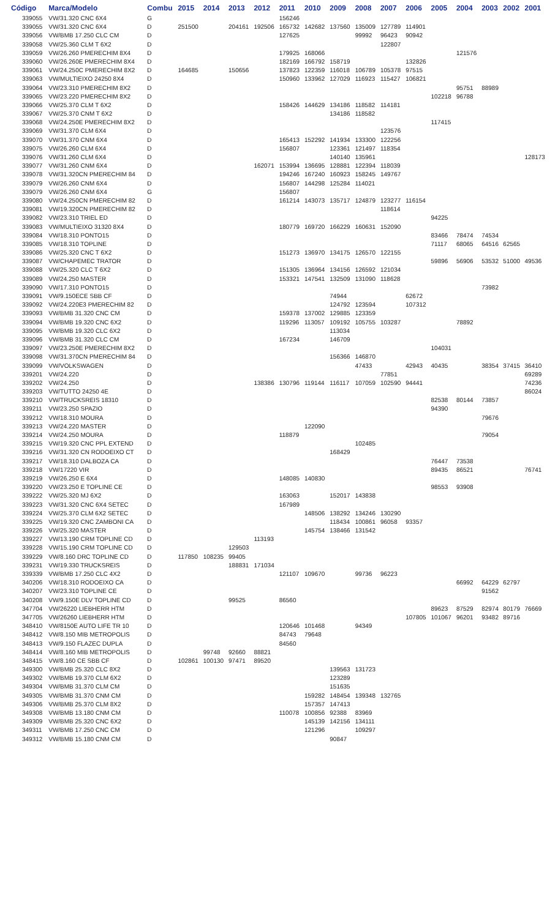| Código | Marca/Modelo | Combu | 2015 | 2014 | 2013 | 2012 | 2011 | 2010 | 2009 | 2008 | 2007 | 2006 | 2005 | 2004 | 2003 | 2002 | 2001 |
| --- | --- | --- | --- | --- | --- | --- | --- | --- | --- | --- | --- | --- | --- | --- | --- | --- | --- |
| 339055 | VW/31.320 CNC 6X4 | G | | | | | 156246 | | | | | | | | | | |
| 339055 | VW/31.320 CNC 6X4 | D | 251500 | | 204161 | 192506 | 165732 | 142682 | 137560 | 135009 | 127789 | 114901 | | | | | |
| 339056 | VW/BMB 17.250 CLC CM | D | | | | | 127625 | | | 99992 | 96423 | 90942 | | | | | |
| 339058 | VW/25.360 CLM T 6X2 | D | | | | | | | | | 122807 | | | | | | |
| 339059 | VW/26.260 PMERECHIM 8X4 | D | | | | | 179925 | 168066 | | | | | | 121576 | | | |
| 339060 | VW/26.260E PMERECHIM 8X4 | D | | | | | 182169 | 166792 | 158719 | | | 132826 | | | | | |
| 339061 | VW/24.250C PMERECHIM 8X2 | D | 164685 | | 150656 | | 137823 | 122359 | 116018 | 106789 | 105378 | 97515 | | | | | |
| 339063 | VW/MULTIEIXO 24250 8X4 | D | | | | | 150960 | 133962 | 127029 | 116923 | 115427 | 106821 | | | | | |
| 339064 | VW/23.310 PMERECHIM 8X2 | D | | | | | | | | | | | | 95751 | 88989 | | |
| 339065 | VW/23.220 PMERECHIM 8X2 | D | | | | | | | | | | | 102218 | 96788 | | | |
| 339066 | VW/25.370 CLM T 6X2 | D | | | | | 158426 | 144629 | 134186 | 118582 | 114181 | | | | | | |
| 339067 | VW/25.370 CNM T 6X2 | D | | | | | | | 134186 | 118582 | | | | | | | |
| 339068 | VW/24.250E PMERECHIM 8X2 | D | | | | | | | | | | | 117415 | | | | |
| 339069 | VW/31.370 CLM 6X4 | D | | | | | | | | | 123576 | | | | | | |
| 339070 | VW/31.370 CNM 6X4 | D | | | | | 165413 | 152292 | 141934 | 133300 | 122256 | | | | | | |
| 339075 | VW/26.260 CLM 6X4 | D | | | | | 156807 | | 123361 | 121497 | 118354 | | | | | | |
| 339076 | VW/31.260 CLM 6X4 | D | | | | | | | 140140 | 135961 | | | | | | | 128173 |
| 339077 | VW/31.260 CNM 6X4 | D | | | | 162071 | 153994 | 136695 | 128881 | 122394 | 118039 | | | | | | |
| 339078 | VW/31.320CN PMERECHIM 84 | D | | | | | 194246 | 167240 | 160923 | 158245 | 149767 | | | | | | |
| 339079 | VW/26.260 CNM 6X4 | D | | | | | 156807 | 144298 | 125284 | 114021 | | | | | | | |
| 339079 | VW/26.260 CNM 6X4 | G | | | | | 156807 | | | | | | | | | | |
| 339080 | VW/24.250CN PMERECHIM 82 | D | | | | | 161214 | 143073 | 135717 | 124879 | 123277 | 116154 | | | | | |
| 339081 | VW/19.320CN PMERECHIM 82 | D | | | | | | | | | 118614 | | | | | | |
| 339082 | VW/23.310 TRIEL ED | D | | | | | | | | | | | 94225 | | | | |
| 339083 | VW/MULTIEIXO 31320 8X4 | D | | | | | 180779 | 169720 | 166229 | 160631 | 152090 | | | | | | |
| 339084 | VW/18.310 PONTO15 | D | | | | | | | | | | | 83466 | 78474 | 74534 | | |
| 339085 | VW/18.310 TOPLINE | D | | | | | | | | | | | 71117 | 68065 | 64516 | 62565 | |
| 339086 | VW/25.320 CNC T 6X2 | D | | | | | 151273 | 136970 | 134175 | 126570 | 122155 | | | | | | |
| 339087 | VW/CHAPEMEC TRATOR | D | | | | | | | | | | | 59896 | 56906 | 53532 | 51000 | 49536 |
| 339088 | VW/25.320 CLC T 6X2 | D | | | | | 151305 | 136964 | 134156 | 126592 | 121034 | | | | | | |
| 339089 | VW/24.250 MASTER | D | | | | | 153321 | 147541 | 132509 | 131090 | 118628 | | | | | | |
| 339090 | VW/17.310 PONTO15 | D | | | | | | | | | | | | | 73982 | | |
| 339091 | VW/9.150ECE SBB CF | D | | | | | | | 74944 | | | 62672 | | | | | |
| 339092 | VW/24.220E3 PMERECHIM 82 | D | | | | | | | 124792 | 123594 | | 107312 | | | | | |
| 339093 | VW/BMB 31.320 CNC CM | D | | | | | 159378 | 137002 | 129885 | 123359 | | | | | | | |
| 339094 | VW/BMB 19.320 CNC 6X2 | D | | | | | 119296 | 113057 | 109192 | 105755 | 103287 | | | 78892 | | | |
| 339095 | VW/BMB 19.320 CLC 6X2 | D | | | | | | | 113034 | | | | | | | | |
| 339096 | VW/BMB 31.320 CLC CM | D | | | | | 167234 | | 146709 | | | | | | | | |
| 339097 | VW/23.250E PMERECHIM 8X2 | D | | | | | | | | | | | 104031 | | | | |
| 339098 | VW/31.370CN PMERECHIM 84 | D | | | | | | | 156366 | 146870 | | | | | | | |
| 339099 | VW/VOLKSWAGEN | D | | | | | | | | 47433 | | 42943 | 40435 | | 38354 | 37415 | 36410 |
| 339201 | VW/24.220 | D | | | | | | | | | 77851 | | | | | | 69289 |
| 339202 | VW/24.250 | D | | | | 138386 | 130796 | 119144 | 116117 | 107059 | 102590 | 94441 | | | | | 74236 |
| 339203 | VW/TUTTO 24250 4E | D | | | | | | | | | | | | | | | 86024 |
| 339210 | VW/TRUCKSREIS 18310 | D | | | | | | | | | | | 82538 | 80144 | 73857 | | |
| 339211 | VW/23.250 SPAZIO | D | | | | | | | | | | | 94390 | | | | |
| 339212 | VW/18.310 MOURA | D | | | | | | | | | | | | | 79676 | | |
| 339213 | VW/24.220 MASTER | D | | | | | | 122090 | | | | | | | | | |
| 339214 | VW/24.250 MOURA | D | | | | | 118879 | | | | | | | | 79054 | | |
| 339215 | VW/19.320 CNC PPL EXTEND | D | | | | | | | | 102485 | | | | | | | |
| 339216 | VW/31.320 CN RODOEIXO CT | D | | | | | | | 168429 | | | | | | | | |
| 339217 | VW/18.310 DALBOZA CA | D | | | | | | | | | | | 76447 | 73538 | | | |
| 339218 | VW/17220 VIR | D | | | | | | | | | | | 89435 | 86521 | | | 76741 |
| 339219 | VW/26.250 E 6X4 | D | | | | | 148085 | 140830 | | | | | | | | | |
| 339220 | VW/23.250 E TOPLINE CE | D | | | | | | | | | | | 98553 | 93908 | | | |
| 339222 | VW/25.320 MJ 6X2 | D | | | | | 163063 | | 152017 | 143838 | | | | | | | |
| 339223 | VW/31.320 CNC 6X4 SETEC | D | | | | | 167989 | | | | | | | | | | |
| 339224 | VW/25.370 CLM 6X2 SETEC | D | | | | | | 148506 | 138292 | 134246 | 130290 | | | | | | |
| 339225 | VW/19.320 CNC ZAMBONI CA | D | | | | | | | 118434 | 100861 | 96058 | 93357 | | | | | |
| 339226 | VW/25.320 MASTER | D | | | | | | 145754 | 138466 | 131542 | | | | | | | |
| 339227 | VW/13.190 CRM TOPLINE CD | D | | | | 113193 | | | | | | | | | | | |
| 339228 | VW/15.190 CRM TOPLINE CD | D | | | 129503 | | | | | | | | | | | | |
| 339229 | VW/8.160 DRC TOPLINE CD | D | 117850 | 108235 | 99405 | | | | | | | | | | | | |
| 339231 | VW/19.330 TRUCKSREIS | D | | | 188831 | 171034 | | | | | | | | | | | |
| 339339 | VW/BMB 17.250 CLC 4X2 | D | | | | | 121107 | 109670 | | 99736 | 96223 | | | | | | |
| 340206 | VW/18.310 RODOEIXO CA | D | | | | | | | | | | | | 66992 | 64229 | 62797 | |
| 340207 | VW/23.310 TOPLINE CE | D | | | | | | | | | | | | | 91562 | | |
| 340208 | VW/9.150E DLV TOPLINE CD | D | | | 99525 | | 86560 | | | | | | | | | | |
| 347704 | VW/26220 LIEBHERR HTM | D | | | | | | | | | | | 89623 | 87529 | 82974 | 80179 | 76669 |
| 347705 | VW/26260 LIEBHERR HTM | D | | | | | | | | | | 107805 | 101067 | 96201 | 93482 | 89716 | |
| 348410 | VW/8150E AUTO LIFE TR 10 | D | | | | | 120646 | 101468 | | 94349 | | | | | | | |
| 348412 | VW/8.150 MIB METROPOLIS | D | | | | | 84743 | 79648 | | | | | | | | | |
| 348413 | VW/9.150 FLAZEC DUPLA | D | | | | | 84560 | | | | | | | | | | |
| 348414 | VW/8.160 MIB METROPOLIS | D | | 99748 | 92660 | 88821 | | | | | | | | | | | |
| 348415 | VW/8.160 CE SBB CF | D | 102861 | 100130 | 97471 | 89520 | | | | | | | | | | | |
| 349300 | VW/BMB 25.320 CLC 8X2 | D | | | | | | | 139563 | 131723 | | | | | | | |
| 349302 | VW/BMB 19.370 CLM 6X2 | D | | | | | | | 123289 | | | | | | | | |
| 349304 | VW/BMB 31.370 CLM CM | D | | | | | | | 151635 | | | | | | | | |
| 349305 | VW/BMB 31.370 CNM CM | D | | | | | | 159282 | 148454 | 139348 | 132765 | | | | | | |
| 349306 | VW/BMB 25.370 CLM 8X2 | D | | | | | | 157357 | 147413 | | | | | | | | |
| 349308 | VW/BMB 13.180 CNM CM | D | | | | | 110078 | 100856 | 92388 | 83969 | | | | | | | |
| 349309 | VW/BMB 25.320 CNC 6X2 | D | | | | | | 145139 | 142156 | 134111 | | | | | | | |
| 349311 | VW/BMB 17.250 CNC CM | D | | | | | | 121296 | | 109297 | | | | | | | |
| 349312 | VW/BMB 15.180 CNM CM | D | | | | | | | 90847 | | | | | | | | |